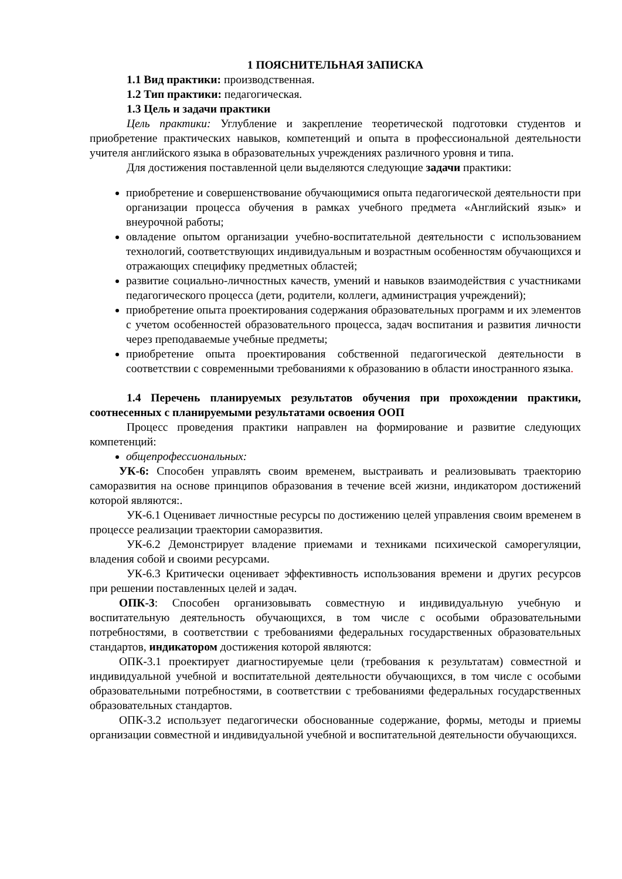1 ПОЯСНИТЕЛЬНАЯ ЗАПИСКА
1.1 Вид практики: производственная.
1.2 Тип практики: педагогическая.
1.3 Цель и задачи практики
Цель практики: Углубление и закрепление теоретической подготовки студентов и приобретение практических навыков, компетенций и опыта в профессиональной деятельности учителя английского языка в образовательных учреждениях различного уровня и типа.
Для достижения поставленной цели выделяются следующие задачи практики:
приобретение и совершенствование обучающимися опыта педагогической деятельности при организации процесса обучения в рамках учебного предмета «Английский язык» и внеурочной работы;
овладение опытом организации учебно-воспитательной деятельности с использованием технологий, соответствующих индивидуальным и возрастным особенностям обучающихся и отражающих специфику предметных областей;
развитие социально-личностных качеств, умений и навыков взаимодействия с участниками педагогического процесса (дети, родители, коллеги, администрация учреждений);
приобретение опыта проектирования содержания образовательных программ и их элементов с учетом особенностей образовательного процесса, задач воспитания и развития личности через преподаваемые учебные предметы;
приобретение опыта проектирования собственной педагогической деятельности в соответствии с современными требованиями к образованию в области иностранного языка.
1.4 Перечень планируемых результатов обучения при прохождении практики, соотнесенных с планируемыми результатами освоения ООП
Процесс проведения практики направлен на формирование и развитие следующих компетенций:
общепрофессиональных:
УК-6: Способен управлять своим временем, выстраивать и реализовывать траекторию саморазвития на основе принципов образования в течение всей жизни, индикатором достижений которой являются:.
УК-6.1 Оценивает личностные ресурсы по достижению целей управления своим временем в процессе реализации траектории саморазвития.
УК-6.2 Демонстрирует владение приемами и техниками психической саморегуляции, владения собой и своими ресурсами.
УК-6.3 Критически оценивает эффективность использования времени и других ресурсов при решении поставленных целей и задач.
ОПК-3: Способен организовывать совместную и индивидуальную учебную и воспитательную деятельность обучающихся, в том числе с особыми образовательными потребностями, в соответствии с требованиями федеральных государственных образовательных стандартов, индикатором достижения которой являются:
ОПК-3.1 проектирует диагностируемые цели (требования к результатам) совместной и индивидуальной учебной и воспитательной деятельности обучающихся, в том числе с особыми образовательными потребностями, в соответствии с требованиями федеральных государственных образовательных стандартов.
ОПК-3.2 использует педагогически обоснованные содержание, формы, методы и приемы организации совместной и индивидуальной учебной и воспитательной деятельности обучающихся.